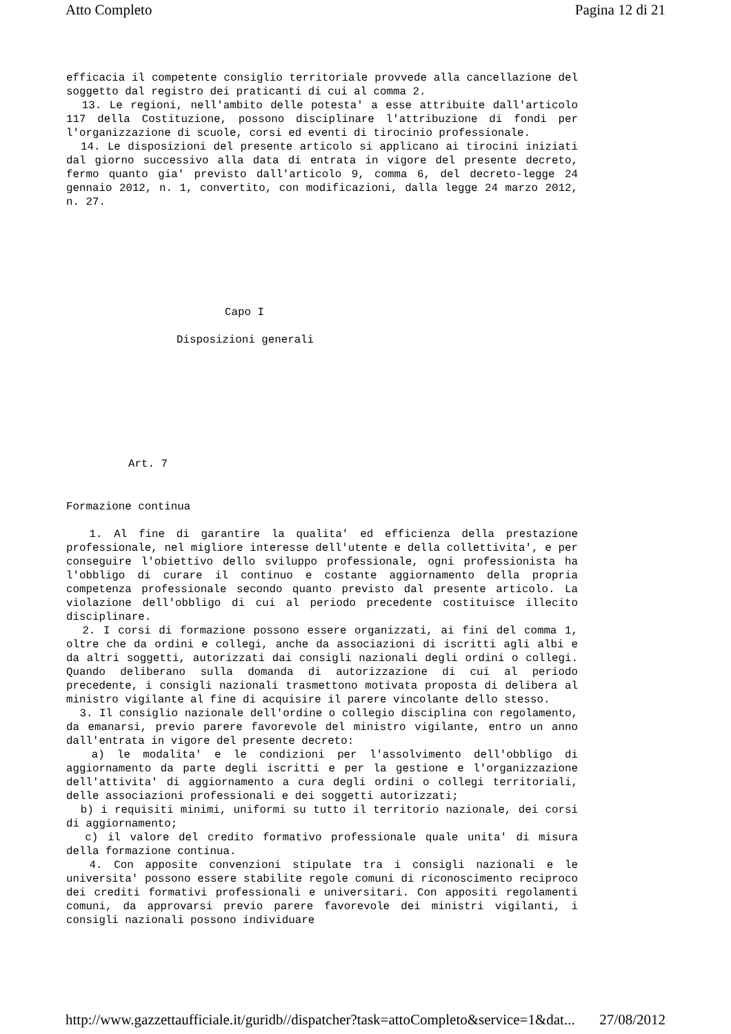Atto Completo Pagina 12 di 21
efficacia il competente consiglio territoriale provvede alla cancellazione del soggetto dal registro dei praticanti di cui al comma 2.
13. Le regioni, nell'ambito delle potesta' a esse attribuite dall'articolo 117 della Costituzione, possono disciplinare l'attribuzione di fondi per l'organizzazione di scuole, corsi ed eventi di tirocinio professionale.
14. Le disposizioni del presente articolo si applicano ai tirocini iniziati dal giorno successivo alla data di entrata in vigore del presente decreto, fermo quanto gia' previsto dall'articolo 9, comma 6, del decreto-legge 24 gennaio 2012, n. 1, convertito, con modificazioni, dalla legge 24 marzo 2012, n. 27.
Capo I
Disposizioni generali
Art. 7
Formazione continua
1. Al fine di garantire la qualita' ed efficienza della prestazione professionale, nel migliore interesse dell'utente e della collettivita', e per conseguire l'obiettivo dello sviluppo professionale, ogni professionista ha l'obbligo di curare il continuo e costante aggiornamento della propria competenza professionale secondo quanto previsto dal presente articolo. La violazione dell'obbligo di cui al periodo precedente costituisce illecito disciplinare.
2. I corsi di formazione possono essere organizzati, ai fini del comma 1, oltre che da ordini e collegi, anche da associazioni di iscritti agli albi e da altri soggetti, autorizzati dai consigli nazionali degli ordini o collegi. Quando deliberano sulla domanda di autorizzazione di cui al periodo precedente, i consigli nazionali trasmettono motivata proposta di delibera al ministro vigilante al fine di acquisire il parere vincolante dello stesso.
3. Il consiglio nazionale dell'ordine o collegio disciplina con regolamento, da emanarsi, previo parere favorevole del ministro vigilante, entro un anno dall'entrata in vigore del presente decreto:
a) le modalita' e le condizioni per l'assolvimento dell'obbligo di aggiornamento da parte degli iscritti e per la gestione e l'organizzazione dell'attivita' di aggiornamento a cura degli ordini o collegi territoriali, delle associazioni professionali e dei soggetti autorizzati;
b) i requisiti minimi, uniformi su tutto il territorio nazionale, dei corsi di aggiornamento;
c) il valore del credito formativo professionale quale unita' di misura della formazione continua.
4. Con apposite convenzioni stipulate tra i consigli nazionali e le universita' possono essere stabilite regole comuni di riconoscimento reciproco dei crediti formativi professionali e universitari. Con appositi regolamenti comuni, da approvarsi previo parere favorevole dei ministri vigilanti, i consigli nazionali possono individuare
http://www.gazzettaufficiale.it/guridb//dispatcher?task=attoCompleto&service=1&dat... 27/08/2012